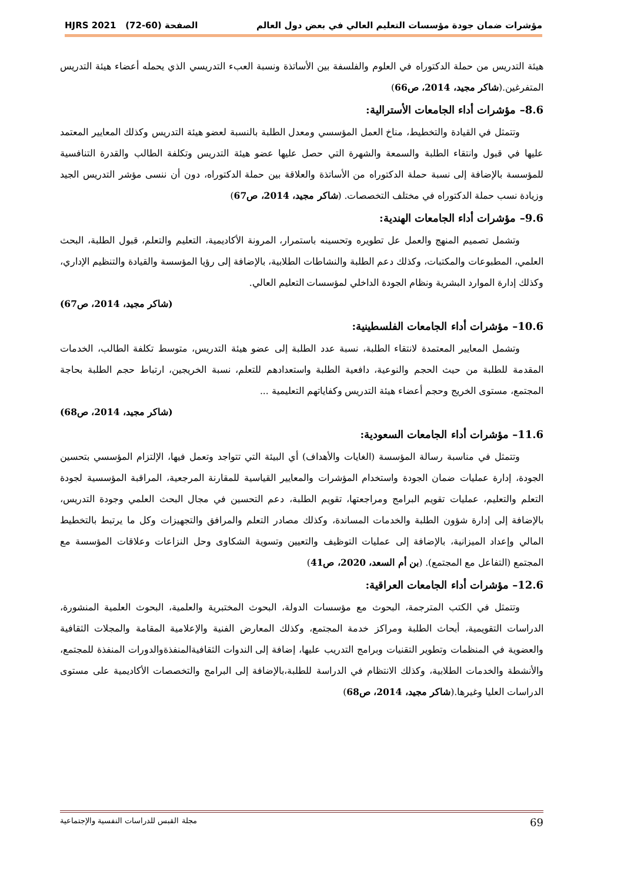مؤشرات ضمان جودة مؤسسات التعليم العالي في بعض دول العالم الصفحة (60-72) HJRS 2021
هيئة التدريس من حملة الدكتوراه في العلوم والفلسفة بين الأساتذة ونسبة العبء التدريسي الذي يحمله أعضاء هيئة التدريس المتفرغين.(شاكر مجيد، 2014، ص66)
8.6– مؤشرات أداء الجامعات الأسترالية:
وتتمثل في القيادة والتخطيط، مناخ العمل المؤسسي ومعدل الطلبة بالنسبة لعضو هيئة التدريس وكذلك المعايير المعتمد عليها في قبول وانتقاء الطلبة والسمعة والشهرة التي حصل عليها عضو هيئة التدريس وتكلفة الطالب والقدرة التنافسية للمؤسسة بالإضافة إلى نسبة حملة الدكتوراه من الأساتذة والعلاقة بين حملة الدكتوراه، دون أن ننسى مؤشر التدريس الجيد وزيادة نسب حملة الدكتوراه في مختلف التخصصات. (شاكر مجيد، 2014، ص67)
9.6– مؤشرات أداء الجامعات الهندية:
وتشمل تصميم المنهج والعمل عل تطويره وتحسينه باستمرار، المرونة الأكاديمية، التعليم والتعلم، قبول الطلبة، البحث العلمي، المطبوعات والمكتبات، وكذلك دعم الطلبة والنشاطات الطلابية، بالإضافة إلى رؤيا المؤسسة والقيادة والتنظيم الإداري، وكذلك إدارة الموارد البشرية ونظام الجودة الداخلي لمؤسسات التعليم العالي.
(شاكر مجيد، 2014، ص67)
10.6– مؤشرات أداء الجامعات الفلسطينية:
وتشمل المعايير المعتمدة لانتقاء الطلبة، نسبة عدد الطلبة إلى عضو هيئة التدريس، متوسط تكلفة الطالب، الخدمات المقدمة للطلبة من حيث الحجم والنوعية، دافعية الطلبة واستعدادهم للتعلم، نسبة الخريجين، ارتباط حجم الطلبة بحاجة المجتمع، مستوى الخريج وحجم أعضاء هيئة التدريس وكفاياتهم التعليمية ...
(شاكر مجيد، 2014، ص68)
11.6– مؤشرات أداء الجامعات السعودية:
وتتمثل في مناسبة رسالة المؤسسة (الغايات والأهداف) أي البيئة التي تتواجد وتعمل فيها، الإلتزام المؤسسي بتحسين الجودة، إدارة عمليات ضمان الجودة واستخدام المؤشرات والمعايير القياسية للمقارنة المرجعية، المراقبة المؤسسية لجودة التعلم والتعليم، عمليات تقويم البرامج ومراجعتها، تقويم الطلبة، دعم التحسين في مجال البحث العلمي وجودة التدريس، بالإضافة إلى إدارة شؤون الطلبة والخدمات المساندة، وكذلك مصادر التعلم والمرافق والتجهيزات وكل ما يرتبط بالتخطيط المالي وإعداد الميزانية، بالإضافة إلى عمليات التوظيف والتعيين وتسوية الشكاوى وحل النزاعات وعلاقات المؤسسة مع المجتمع (التفاعل مع المجتمع). (بن أم السعد، 2020، ص41)
12.6– مؤشرات أداء الجامعات العراقية:
وتتمثل في الكتب المترجمة، البحوث مع مؤسسات الدولة، البحوث المختبرية والعلمية، البحوث العلمية المنشورة، الدراسات التقويمية، أبحاث الطلبة ومراكز خدمة المجتمع، وكذلك المعارض الفنية والإعلامية المقامة والمجلات الثقافية والعضوية في المنظمات وتطوير التقنيات وبرامج التدريب عليها، إضافة إلى الندوات الثقافيةالمنفذةوالدورات المنفذة للمجتمع، والأنشطة والخدمات الطلابية، وكذلك الانتظام في الدراسة للطلبة،بالإضافة إلى البرامج والتخصصات الأكاديمية على مستوى الدراسات العليا وغيرها.(شاكر مجيد، 2014، ص68)
69 مجلة القبس للدراسات النفسية والإجتماعية